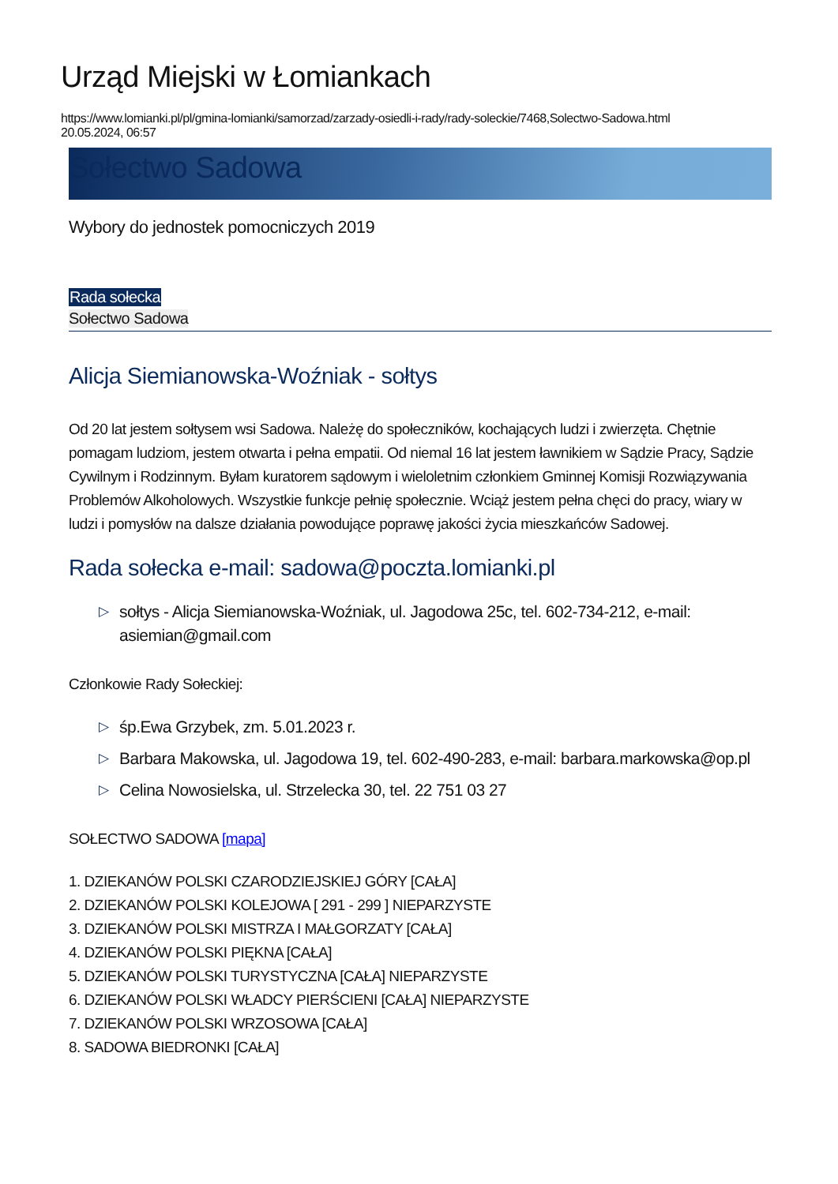Urząd Miejski w Łomiankach
https://www.lomianki.pl/pl/gmina-lomianki/samorzad/zarzady-osiedli-i-rady/rady-soleckie/7468,Solectwo-Sadowa.html
20.05.2024, 06:57
Sołectwo Sadowa
Wybory do jednostek pomocniczych 2019
Rada sołecka
Sołectwo Sadowa
Alicja Siemianowska-Woźniak - sołtys
Od 20 lat jestem sołtysem wsi Sadowa. Należę do społeczników, kochających ludzi i zwierzęta. Chętnie pomagam ludziom, jestem otwarta i pełna empatii. Od niemal 16 lat jestem ławnikiem w Sądzie Pracy, Sądzie Cywilnym i Rodzinnym. Byłam kuratorem sądowym i wieloletnim członkiem Gminnej Komisji Rozwiązywania Problemów Alkoholowych. Wszystkie funkcje pełnię społecznie. Wciąż jestem pełna chęci do pracy, wiary w ludzi i pomysłów na dalsze działania powodujące poprawę jakości życia mieszkańców Sadowej.
Rada sołecka e-mail: sadowa@poczta.lomianki.pl
▷ sołtys - Alicja Siemianowska-Woźniak, ul. Jagodowa 25c, tel. 602-734-212, e-mail: asiemian@gmail.com
Członkowie Rady Sołeckiej:
▷ śp.Ewa Grzybek, zm. 5.01.2023 r.
▷ Barbara Makowska, ul. Jagodowa 19, tel. 602-490-283, e-mail: barbara.markowska@op.pl
▷ Celina Nowosielska, ul. Strzelecka 30, tel. 22 751 03 27
SOŁECTWO SADOWA [mapa]
1. DZIEKANÓW POLSKI CZARODZIEJSKIEJ GÓRY [CAŁA]
2. DZIEKANÓW POLSKI KOLEJOWA [ 291 - 299 ] NIEPARZYSTE
3. DZIEKANÓW POLSKI MISTRZA I MAŁGORZATY [CAŁA]
4. DZIEKANÓW POLSKI PIĘKNA [CAŁA]
5. DZIEKANÓW POLSKI TURYSTYCZNA [CAŁA] NIEPARZYSTE
6. DZIEKANÓW POLSKI WŁADCY PIERŚCIENI [CAŁA] NIEPARZYSTE
7. DZIEKANÓW POLSKI WRZOSOWA [CAŁA]
8. SADOWA BIEDRONKI [CAŁA]